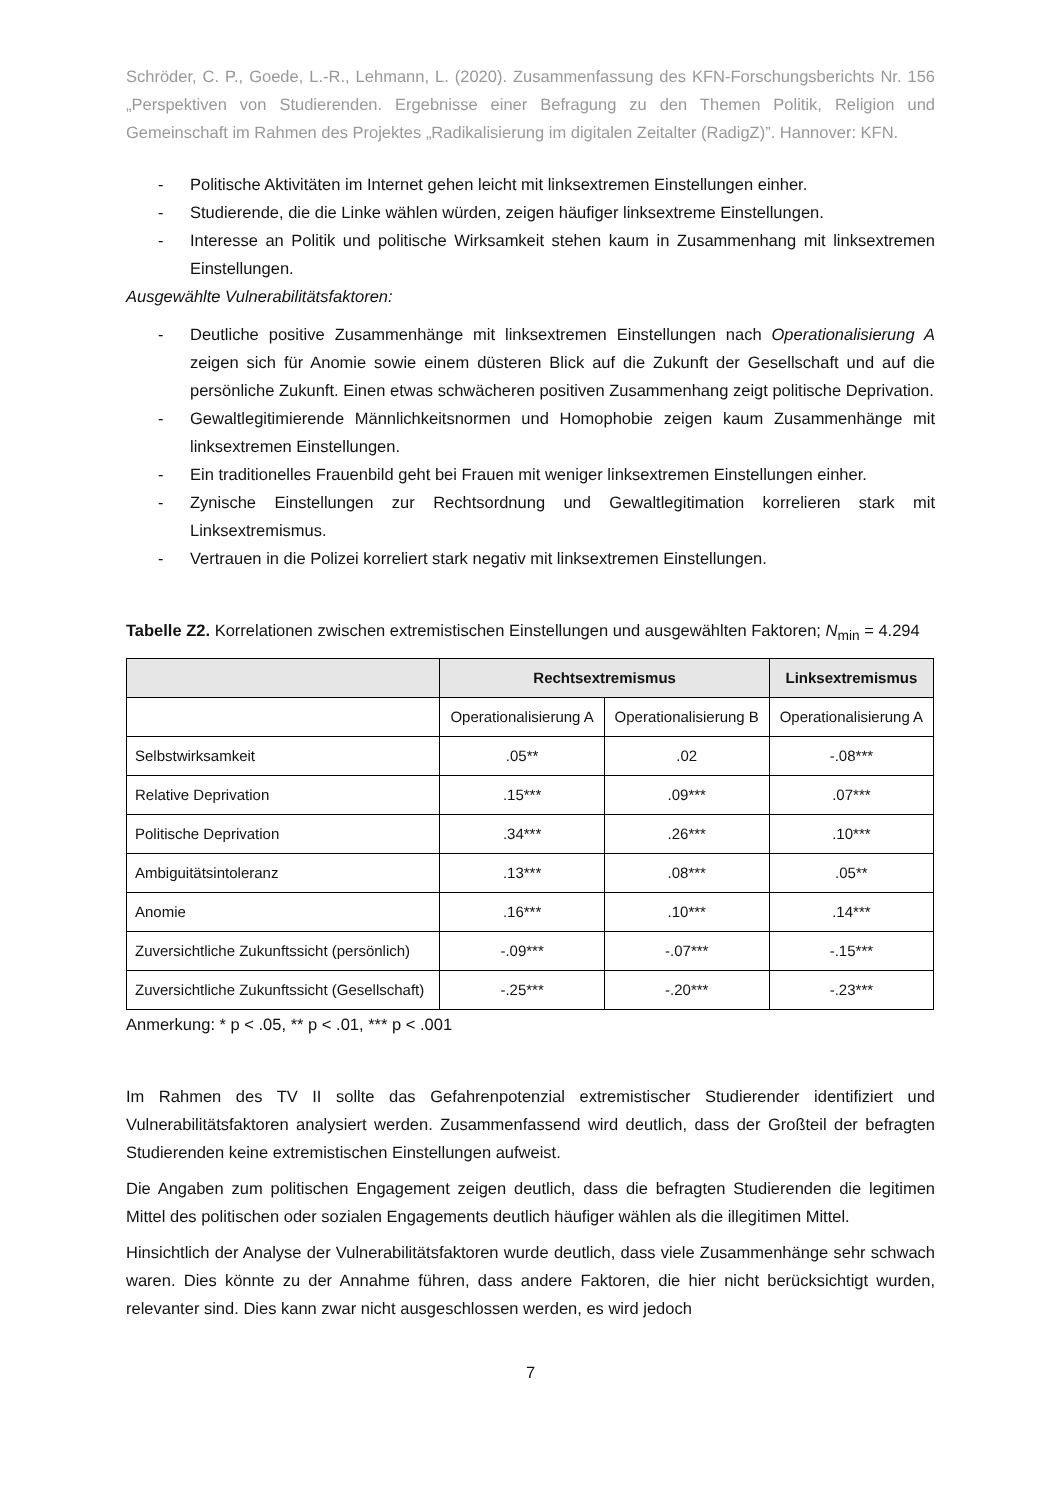Schröder, C. P., Goede, L.-R., Lehmann, L. (2020). Zusammenfassung des KFN-Forschungsberichts Nr. 156 „Perspektiven von Studierenden. Ergebnisse einer Befragung zu den Themen Politik, Religion und Gemeinschaft im Rahmen des Projektes „Radikalisierung im digitalen Zeitalter (RadigZ)”. Hannover: KFN.
- Politische Aktivitäten im Internet gehen leicht mit linksextremen Einstellungen einher.
- Studierende, die die Linke wählen würden, zeigen häufiger linksextreme Einstellungen.
- Interesse an Politik und politische Wirksamkeit stehen kaum in Zusammenhang mit linksextremen Einstellungen.
Ausgewählte Vulnerabilitätsfaktoren:
- Deutliche positive Zusammenhänge mit linksextremen Einstellungen nach Operationalisierung A zeigen sich für Anomie sowie einem düsteren Blick auf die Zukunft der Gesellschaft und auf die persönliche Zukunft. Einen etwas schwächeren positiven Zusammenhang zeigt politische Deprivation.
- Gewaltlegitimierende Männlichkeitsnormen und Homophobie zeigen kaum Zusammenhänge mit linksextremen Einstellungen.
- Ein traditionelles Frauenbild geht bei Frauen mit weniger linksextremen Einstellungen einher.
- Zynische Einstellungen zur Rechtsordnung und Gewaltlegitimation korrelieren stark mit Linksextremismus.
- Vertrauen in die Polizei korreliert stark negativ mit linksextremen Einstellungen.
Tabelle Z2. Korrelationen zwischen extremistischen Einstellungen und ausgewählten Faktoren; N<sub>min</sub> = 4.294
| | Rechtsextremismus | | Linksextremismus |
| --- | --- | --- | --- |
| | Operationalisierung A | Operationalisierung B | Operationalisierung A |
| Selbstwirksamkeit | .05** | .02 | -.08*** |
| Relative Deprivation | .15*** | .09*** | .07*** |
| Politische Deprivation | .34*** | .26*** | .10*** |
| Ambiguitätsintoleranz | .13*** | .08*** | .05** |
| Anomie | .16*** | .10*** | .14*** |
| Zuversichtliche Zukunftssicht (persönlich) | -.09*** | -.07*** | -.15*** |
| Zuversichtliche Zukunftssicht (Gesellschaft) | -.25*** | -.20*** | -.23*** |
Anmerkung: * p < .05, ** p < .01, *** p < .001
Im Rahmen des TV II sollte das Gefahrenpotenzial extremistischer Studierender identifiziert und Vulnerabilitätsfaktoren analysiert werden. Zusammenfassend wird deutlich, dass der Großteil der befragten Studierenden keine extremistischen Einstellungen aufweist.
Die Angaben zum politischen Engagement zeigen deutlich, dass die befragten Studierenden die legitimen Mittel des politischen oder sozialen Engagements deutlich häufiger wählen als die illegitimen Mittel.
Hinsichtlich der Analyse der Vulnerabilitätsfaktoren wurde deutlich, dass viele Zusammenhänge sehr schwach waren. Dies könnte zu der Annahme führen, dass andere Faktoren, die hier nicht berücksichtigt wurden, relevanter sind. Dies kann zwar nicht ausgeschlossen werden, es wird jedoch
7